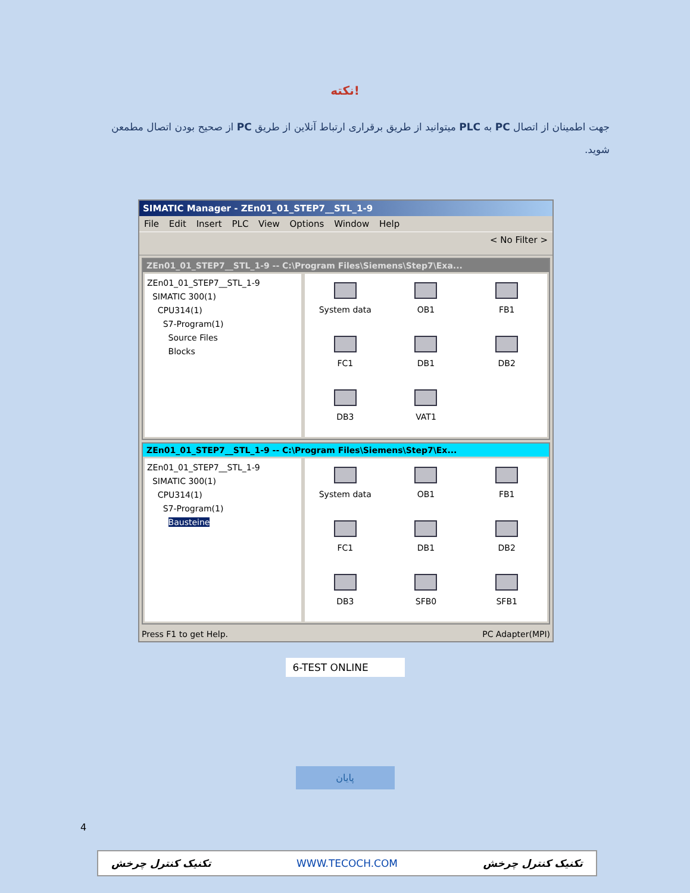نکته!
جهت اطمینان از اتصال PC به PLC میتوانید از طریق برقراری ارتباط آنلاین از طریق PC از صحیح بودن اتصال مطمعن شوید.
SIMATIC Manager - ZEn01_01_STEP7__STL_1-9
File Edit Insert PLC View Options Window Help
< No Filter >
ZEn01_01_STEP7__STL_1-9 -- C:\Program Files\Siemens\Step7\Exa...
ZEn01_01_STEP7__STL_1-9
SIMATIC 300(1)
CPU314(1)
S7-Program(1)
Source Files
Blocks
System data
OB1
FB1
FC1
DB1
DB2
DB3
VAT1
ZEn01_01_STEP7__STL_1-9 -- C:\Program Files\Siemens\Step7\Ex...
ZEn01_01_STEP7__STL_1-9
SIMATIC 300(1)
CPU314(1)
S7-Program(1)
Bausteine
System data
OB1
FB1
FC1
DB1
DB2
DB3
SFB0
SFB1
Press F1 to get Help. PC Adapter(MPI)
6-TEST ONLINE
پایان
4
تکنیک کنترل چرخش WWW.TECOCH.COM تکنیک کنترل چرخش